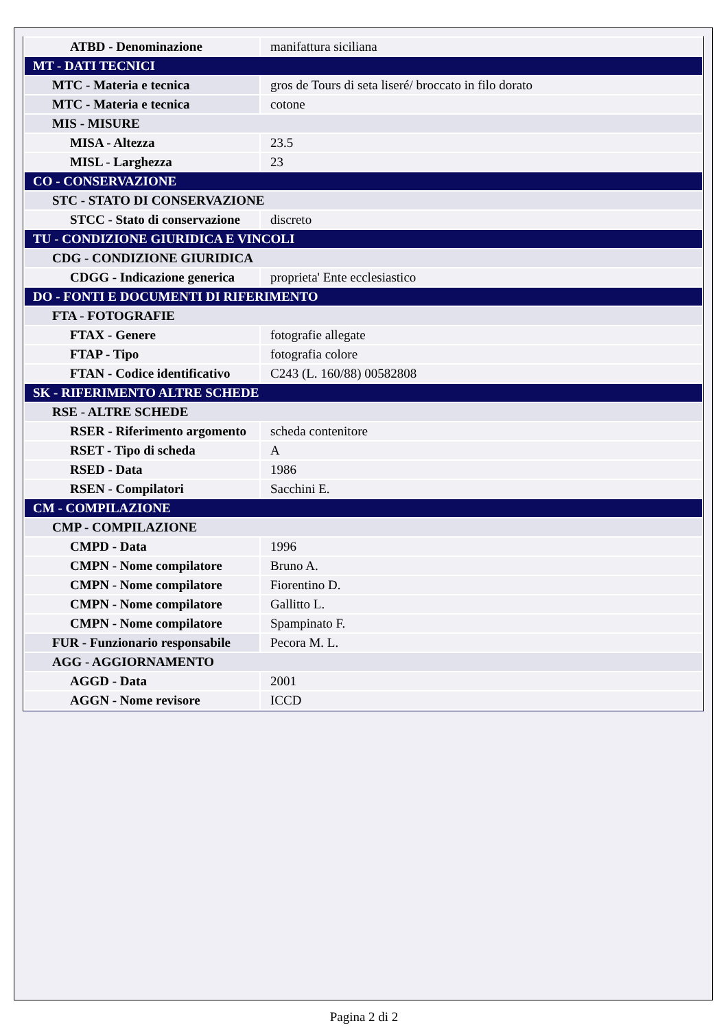| ATBD - Denominazione | manifattura siciliana |
| MT - DATI TECNICI | |
| MTC - Materia e tecnica | gros de Tours di seta liseré/ broccato in filo dorato |
| MTC - Materia e tecnica | cotone |
| MIS - MISURE | |
| MISA - Altezza | 23.5 |
| MISL - Larghezza | 23 |
| CO - CONSERVAZIONE | |
| STC - STATO DI CONSERVAZIONE | |
| STCC - Stato di conservazione | discreto |
| TU - CONDIZIONE GIURIDICA E VINCOLI | |
| CDG - CONDIZIONE GIURIDICA | |
| CDGG - Indicazione generica | proprieta' Ente ecclesiastico |
| DO - FONTI E DOCUMENTI DI RIFERIMENTO | |
| FTA - FOTOGRAFIE | |
| FTAX - Genere | fotografie allegate |
| FTAP - Tipo | fotografia colore |
| FTAN - Codice identificativo | C243 (L. 160/88) 00582808 |
| SK - RIFERIMENTO ALTRE SCHEDE | |
| RSE - ALTRE SCHEDE | |
| RSER - Riferimento argomento | scheda contenitore |
| RSET - Tipo di scheda | A |
| RSED - Data | 1986 |
| RSEN - Compilatori | Sacchini E. |
| CM - COMPILAZIONE | |
| CMP - COMPILAZIONE | |
| CMPD - Data | 1996 |
| CMPN - Nome compilatore | Bruno A. |
| CMPN - Nome compilatore | Fiorentino D. |
| CMPN - Nome compilatore | Gallitto L. |
| CMPN - Nome compilatore | Spampinato F. |
| FUR - Funzionario responsabile | Pecora M. L. |
| AGG - AGGIORNAMENTO | |
| AGGD - Data | 2001 |
| AGGN - Nome revisore | ICCD |
Pagina 2 di 2